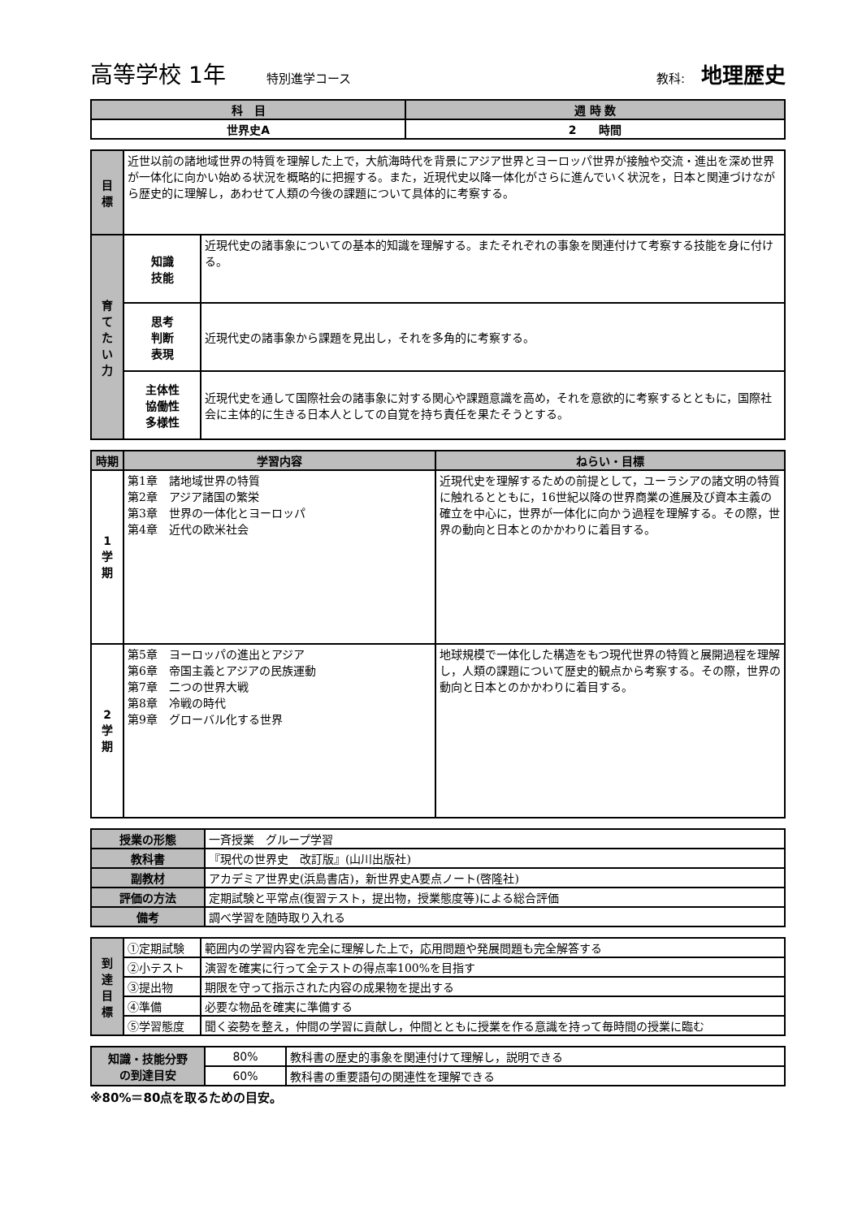高等学校 1年 特別進学コース 教科: 地理歴史
| 科 目 | 週 時 数 |
| --- | --- |
| 世界史A | 2 時間 |
| 目 標 | 近世以前の諸地域世界の特質を理解した上で，大航海時代を背景にアジア世界とヨーロッパ世界が接触や交流・進出を深め世界が一体化に向かい始める状況を概略的に把握する。また，近現代史以降一体化がさらに進んでいく状況を，日本と関連づけながら歴史的に理解し，あわせて人類の今後の課題について具体的に考察する。 | |
| 育 て た い 力 | 知識 技能 | 近現代史の諸事象についての基本的知識を理解する。またそれぞれの事象を関連付けて考察する技能を身に付ける。 |
| | 思考 判断 表現 | 近現代史の諸事象から課題を見出し，それを多角的に考察する。 |
| | 主体性 協働性 多様性 | 近現代史を通して国際社会の諸事象に対する関心や課題意識を高め，それを意欲的に考察するとともに，国際社会に主体的に生きる日本人としての自覚を持ち責任を果たそうとする。 |
| 時期 | 学習内容 | ねらい・目標 |
| --- | --- | --- |
| 1 学 期 | 第1章 諸地域世界の特質 第2章 アジア諸国の繁栄 第3章 世界の一体化とヨーロッパ 第4章 近代の欧米社会 | 近現代史を理解するための前提として，ユーラシアの諸文明の特質に触れるとともに，16世紀以降の世界商業の進展及び資本主義の確立を中心に，世界が一体化に向かう過程を理解する。その際，世界の動向と日本とのかかわりに着目する。 |
| 2 学 期 | 第5章 ヨーロッパの進出とアジア 第6章 帝国主義とアジアの民族運動 第7章 二つの世界大戦 第8章 冷戦の時代 第9章 グローバル化する世界 | 地球規模で一体化した構造をもつ現代世界の特質と展開過程を理解し，人類の課題について歴史的観点から考察する。その際，世界の動向と日本とのかかわりに着目する。 |
| 授業の形態 | 一斉授業 グループ学習 |
| 教科書 | 『現代の世界史 改訂版』(山川出版社) |
| 副教材 | アカデミア世界史(浜島書店)，新世界史A要点ノート(啓隆社) |
| 評価の方法 | 定期試験と平常点(復習テスト，提出物，授業態度等)による総合評価 |
| 備考 | 調べ学習を随時取り入れる |
| 到 達 目 標 | ①定期試験 | 範囲内の学習内容を完全に理解した上で，応用問題や発展問題も完全解答する |
| | ②小テスト | 演習を確実に行って全テストの得点率100%を目指す |
| | ③提出物 | 期限を守って指示された内容の成果物を提出する |
| | ④準備 | 必要な物品を確実に準備する |
| | ⑤学習態度 | 聞く姿勢を整え，仲間の学習に貢献し，仲間とともに授業を作る意識を持って毎時間の授業に臨む |
| 知識・技能分野 の到達目安 | 80% | 教科書の歴史的事象を関連付けて理解し，説明できる |
| | 60% | 教科書の重要語句の関連性を理解できる |
※80%＝80点を取るための目安。